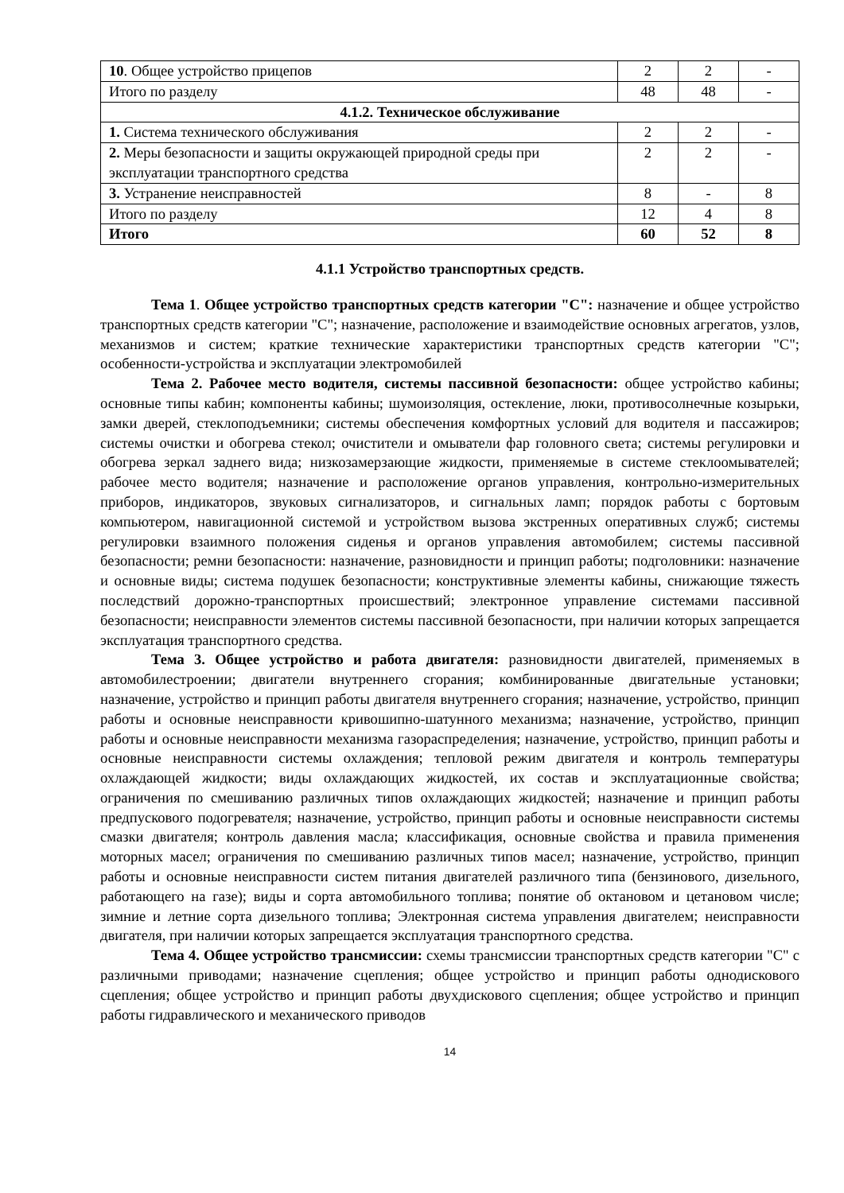| 10 . Общее устройство прицепов | 2 | 2 | - |
| Итого по разделу | 48 | 48 | - |
| 4.1.2. Техническое обслуживание | | | |
| 1. Система технического обслуживания | 2 | 2 | - |
| 2. Меры безопасности и защиты окружающей природной среды при эксплуатации транспортного средства | 2 | 2 | - |
| 3. Устранение неисправностей | 8 | - | 8 |
| Итого по разделу | 12 | 4 | 8 |
| Итого | 60 | 52 | 8 |
4.1.1 Устройство транспортных средств.
Тема 1. Общее устройство транспортных средств категории "C": назначение и общее устройство транспортных средств категории "C"; назначение, расположение и взаимодействие основных агрегатов, узлов, механизмов и систем; краткие технические характеристики транспортных средств категории "C"; особенности-устройства и эксплуатации электромобилей
Тема 2. Рабочее место водителя, системы пассивной безопасности: общее устройство кабины; основные типы кабин; компоненты кабины; шумоизоляция, остекление, люки, противосолнечные козырьки, замки дверей, стеклоподъемники; системы обеспечения комфортных условий для водителя и пассажиров; системы очистки и обогрева стекол; очистители и омыватели фар головного света; системы регулировки и обогрева зеркал заднего вида; низкозамерзающие жидкости, применяемые в системе стеклоомывателей; рабочее место водителя; назначение и расположение органов управления, контрольно-измерительных приборов, индикаторов, звуковых сигнализаторов, и сигнальных ламп; порядок работы с бортовым компьютером, навигационной системой и устройством вызова экстренных оперативных служб; системы регулировки взаимного положения сиденья и органов управления автомобилем; системы пассивной безопасности; ремни безопасности: назначение, разновидности и принцип работы; подголовники: назначение и основные виды; система подушек безопасности; конструктивные элементы кабины, снижающие тяжесть последствий дорожно-транспортных происшествий; электронное управление системами пассивной безопасности; неисправности элементов системы пассивной безопасности, при наличии которых запрещается эксплуатация транспортного средства.
Тема 3. Общее устройство и работа двигателя: разновидности двигателей, применяемых в автомобилестроении; двигатели внутреннего сгорания; комбинированные двигательные установки; назначение, устройство и принцип работы двигателя внутреннего сгорания; назначение, устройство, принцип работы и основные неисправности кривошипно-шатунного механизма; назначение, устройство, принцип работы и основные неисправности механизма газораспределения; назначение, устройство, принцип работы и основные неисправности системы охлаждения; тепловой режим двигателя и контроль температуры охлаждающей жидкости; виды охлаждающих жидкостей, их состав и эксплуатационные свойства; ограничения по смешиванию различных типов охлаждающих жидкостей; назначение и принцип работы предпускового подогревателя; назначение, устройство, принцип работы и основные неисправности системы смазки двигателя; контроль давления масла; классификация, основные свойства и правила применения моторных масел; ограничения по смешиванию различных типов масел; назначение, устройство, принцип работы и основные неисправности систем питания двигателей различного типа (бензинового, дизельного, работающего на газе); виды и сорта автомобильного топлива; понятие об октановом и цетановом числе; зимние и летние сорта дизельного топлива; Электронная система управления двигателем; неисправности двигателя, при наличии которых запрещается эксплуатация транспортного средства.
Тема 4. Общее устройство трансмиссии: схемы трансмиссии транспортных средств категории "C" с различными приводами; назначение сцепления; общее устройство и принцип работы однодискового сцепления; общее устройство и принцип работы двухдискового сцепления; общее устройство и принцип работы гидравлического и механического приводов
14